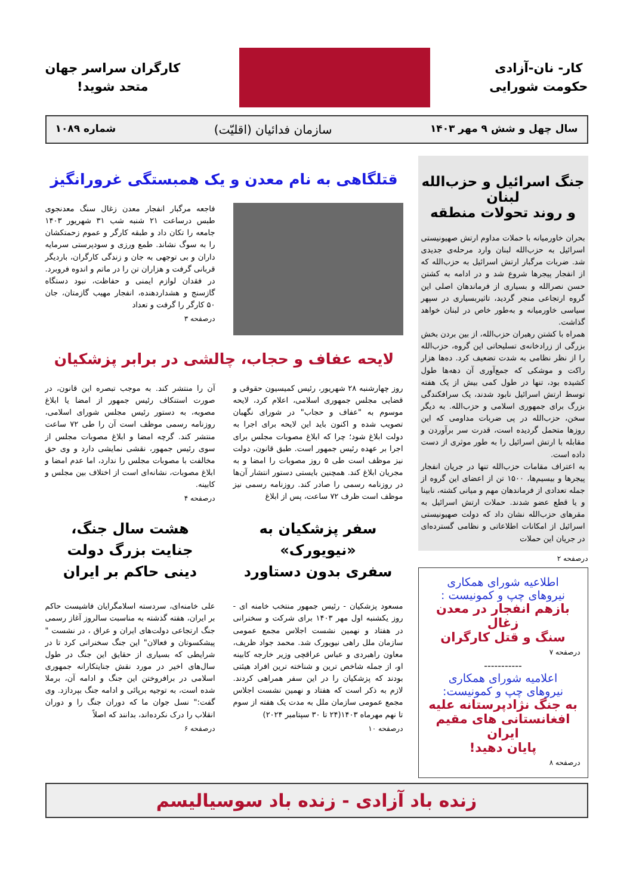کار- نان-آزادی
حکومت شورایی
کارگران سراسر جهان
متحد شوید!
سال چهل و شش ۹ مهر ۱۴۰۳ سازمان فدائیان (اقلیّت) شماره ۱۰۸۹
جنگ اسرائیل و حزب‌الله لبنان
و روند تحولات منطقه
بحران خاورمیانه با حملات مداوم ارتش صهیونیستی اسرائیل به حزب‌الله لبنان وارد مرحله‌ی جدیدی شد. ضربات مرگبار ارتش اسرائیل به حزب‌الله که از انفجار پیجرها شروع شد و در ادامه به کشتن حسن نصرالله و بسیاری از فرماندهان اصلی این گروه ارتجاعی منجر گردید، تاثیربسیاری در سپهر سیاسی خاورمیانه و به‌طور خاص در لبنان خواهد گذاشت.
همراه با کشتن رهبران حزب‌الله، از بین بردن بخش بزرگی از زرادخانه‌ی تسلیحاتی این گروه، حزب‌الله را از نظر نظامی به شدت تضعیف کرد. ده‌ها هزار راکت و موشکی که جمع‌آوری آن دهه‌ها طول کشیده بود، تنها در طول کمی بیش از یک هفته توسط ارتش اسرائیل نابود شدند، یک سرافکندگی بزرگ برای جمهوری اسلامی و حزب‌الله. به دیگر سخن، حزب‌الله در پی ضربات مداومی که این روزها متحمل گردیده است، قدرت سر برآوردن و مقابله با ارتش اسرائیل را به طور موثری از دست داده است.
به اعتراف مقامات حزب‌الله تنها در جریان انفجار پیجرها و بیسیم‌ها، ۱۵۰۰ تن از اعضای این گروه از جمله تعدادی از فرماندهان مهم و میانی کشته، نابینا و یا قطع عضو شدند. حملات ارتش اسرائیل به مقرهای حزب‌الله نشان داد که دولت صهیونیستی اسرائیل از امکانات اطلاعاتی و نظامی گسترده‌ای در جریان این حملات
درصفحه ۲
اطلاعیه شورای همکاری
نیروهای چپ و کمونیست :
بازهم انفجار در معدن زغال
سنگ و قتل کارگران
درصفحه ۷
-----------
اعلامیه شورای همکاری
نیروهای چپ و کمونیست:
به جنگ نژادپرستانه علیه
افغانستانی های مقیم ایران
پایان دهید!
درصفحه ۸
قتلگاهی به نام معدن و یک همبستگی غرورانگیز
فاجعه مرگبار انفجار معدن زغال سنگ معدنجوی طبس درساعت ۲۱ شنبه شب ۳۱ شهریور ۱۴۰۳ جامعه را تکان داد و طبقه کارگر و عموم زحمتکشان را به سوگ نشاند. طمع ورزی و سودپرستی سرمایه داران و بی توجهی به جان و زندگی کارگران، باردیگر قربانی گرفت و هزاران تن را در ماتم و اندوه فروبرد. در فقدان لوازم ایمنی و حفاظت، نبود دستگاه گازسنج و هشداردهنده، انفجار مهیب گازمتان، جان ۵۰ کارگر را گرفت و تعداد
درصفحه ۳
لایحه عفاف و حجاب، چالشی در برابر پزشکیان
روز چهارشنبه ۲۸ شهریور، رئیس کمیسیون حقوقی و قضایی مجلس جمهوری اسلامی، اعلام کرد، لایحه موسوم به "عفاف و حجاب" در شورای نگهبان تصویب شده و اکنون باید این لایحه برای اجرا به دولت ابلاغ شود؛ چرا که ابلاغ مصوبات مجلس برای اجرا بر عهده رئیس جمهور است. طبق قانون، دولت نیز موظف است طی ۵ روز مصوبات را امضا و به مجریان ابلاغ کند. همچنین بایستی دستور انتشار آن‌ها در روزنامه رسمی را صادر کند. روزنامه رسمی نیز موظف است ظرف ۷۲ ساعت، پس از ابلاغ
آن را منتشر کند. به موجب تبصره این قانون، در صورت استنکاف رئیس جمهور از امضا یا ابلاغ مصوبه، به دستور رئیس مجلس شورای اسلامی، روزنامه رسمی موظف است آن را طی ۷۲ ساعت منتشر کند. گرچه امضا و ابلاغ مصوبات مجلس از سوی رئیس جمهور، نقشی نمایشی دارد و وی حق مخالفت با مصوبات مجلس را ندارد، اما عدم امضا و ابلاغ مصوبات، نشانه‌ای است از اختلاف بین مجلس و کابینه.
درصفحه ۴
سفر پزشکیان به
«نیویورک»
سفری بدون دستاورد
مسعود پزشکیان - رئیس جمهور منتخب خامنه ای - روز یکشنبه اول مهر ۱۴۰۳ برای شرکت و سخنرانی در هفتاد و نهمین نشست اجلاس مجمع عمومی سازمان ملل راهی نیویورک شد. محمد جواد ظریف، معاون راهبردی و عباس عراقچی وزیر خارجه کابینه او، از جمله شاخص ترین و شناخته ترین افراد هیئتی بودند که پزشکیان را در این سفر همراهی کردند. لازم به ذکر است که هفتاد و نهمین نشست اجلاس مجمع عمومی سازمان ملل به مدت یک هفته از سوم تا نهم مهرماه ۱۴۰۳(۲۴ تا ۳۰ سپتامبر ۲۰۲۴)
درصفحه ۱۰
هشت سال جنگ،
جنایت بزرگ دولت
دینی حاکم بر ایران
علی خامنه‌ای، سردسته اسلامگرایان فاشیست حاکم بر ایران، هفته گذشته به مناسبت سالروز آغاز رسمی جنگ ارتجاعی دولت‌های ایران و عراق ، در نشست " پیشکسوتان و فعالان" این جنگ سخنرانی کرد تا در شرایطی که بسیاری از حقایق این جنگ در طول سال‌های اخیر در مورد نقش جنایتکارانه جمهوری اسلامی در برافروختن این جنگ و ادامه آن، برملا شده است، به توجیه برپائی و ادامه جنگ بپردازد. وی گفت:" نسل جوان ما که دوران جنگ را و دوران انقلاب را درک نکرده‌اند، بدانند که اصلاً
درصفحه ۶
زنده باد آزادی - زنده باد سوسیالیسم